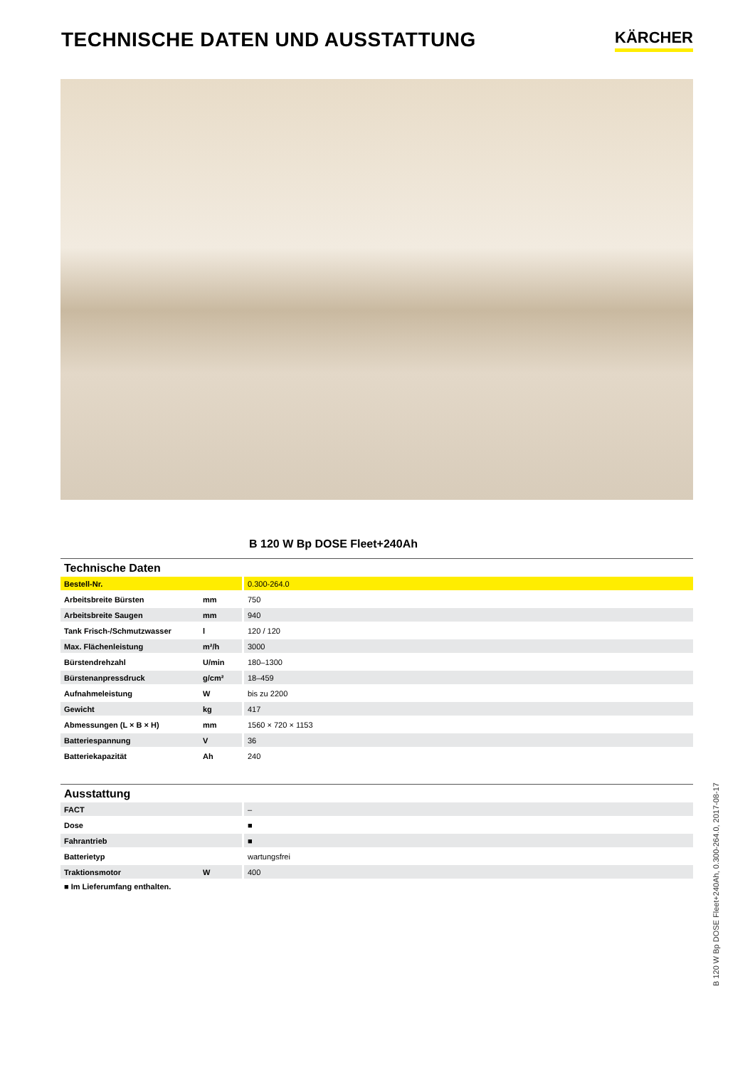TECHNISCHE DATEN UND AUSSTATTUNG
KÄRCHER
B 120 W Bp DOSE Fleet+240Ah
| Technische Daten | | |
| --- | --- | --- |
| Bestell-Nr. | | 0.300-264.0 |
| Arbeitsbreite Bürsten | mm | 750 |
| Arbeitsbreite Saugen | mm | 940 |
| Tank Frisch-/Schmutzwasser | l | 120 / 120 |
| Max. Flächenleistung | m²/h | 3000 |
| Bürstendrehzahl | U/min | 180–1300 |
| Bürstenanpressdruck | g/cm² | 18–459 |
| Aufnahmeleistung | W | bis zu 2200 |
| Gewicht | kg | 417 |
| Abmessungen (L × B × H) | mm | 1560 × 720 × 1153 |
| Batteriespannung | V | 36 |
| Batteriekapazität | Ah | 240 |
| Ausstattung | | |
| FACT | | – |
| Dose | | ■ |
| Fahrantrieb | | ■ |
| Batterietyp | | wartungsfrei |
| Traktionsmotor | W | 400 |
■ Im Lieferumfang enthalten.
B 120 W Bp DOSE Fleet+240Ah, 0.300-264.0, 2017-08-17